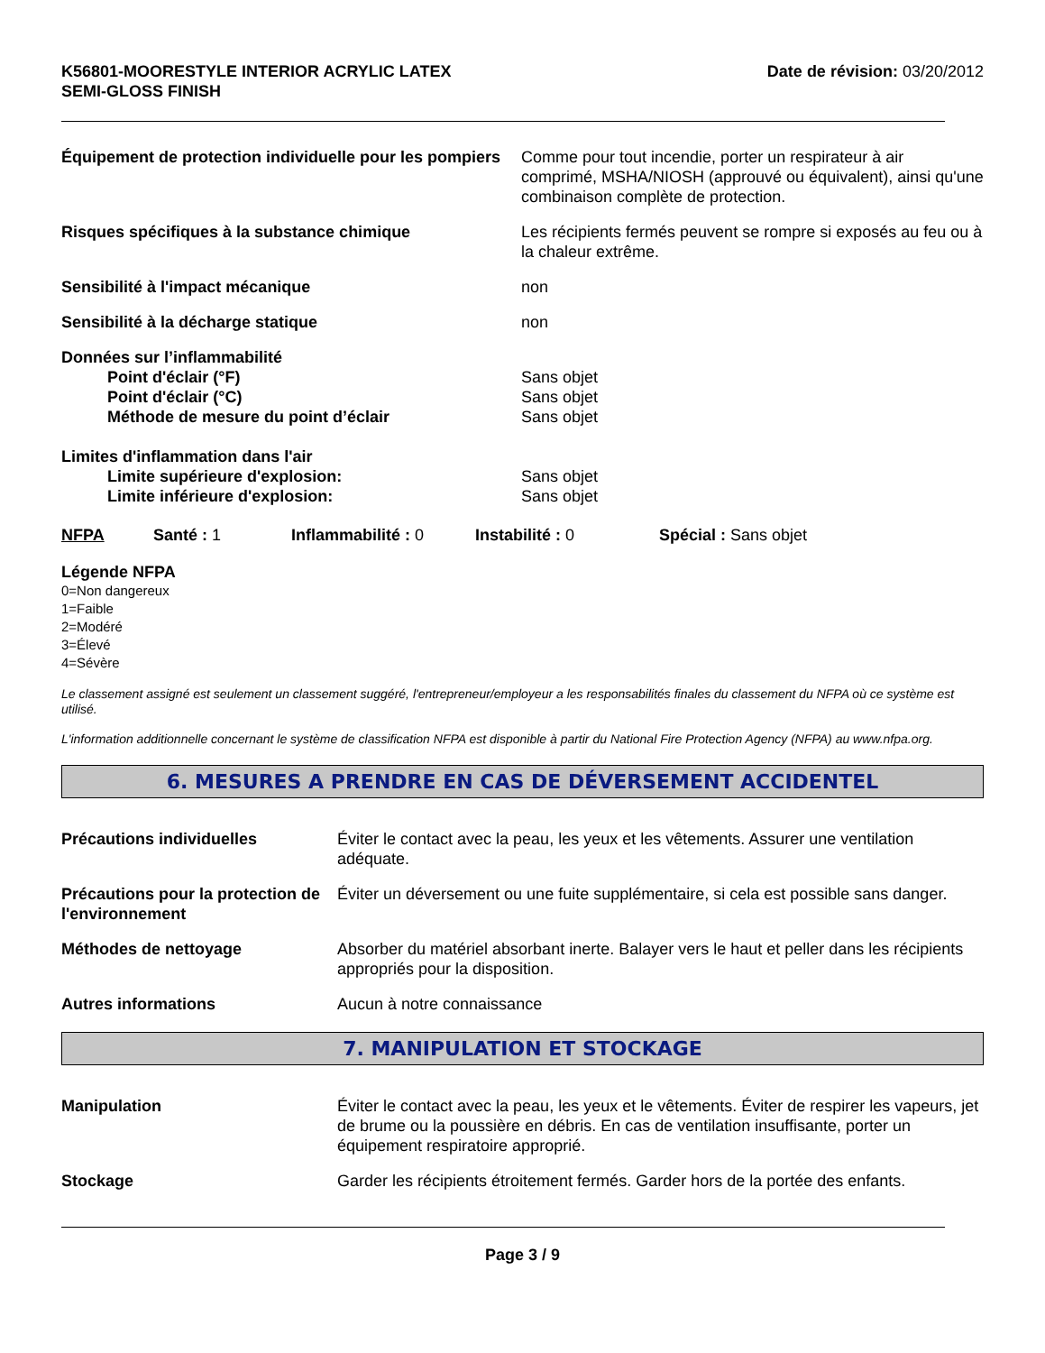K56801-MOORESTYLE INTERIOR ACRYLIC LATEX
SEMI-GLOSS FINISH
Date de révision: 03/20/2012
Équipement de protection individuelle pour les pompiers
Comme pour tout incendie, porter un respirateur à air comprimé, MSHA/NIOSH (approuvé ou équivalent), ainsi qu'une combinaison complète de protection.
Risques spécifiques à la substance chimique Les récipients fermés peuvent se rompre si exposés au feu ou à la chaleur extrême.
Sensibilité à l'impact mécanique non
Sensibilité à la décharge statique non
Données sur l’inflammabilité
Point d'éclair (°F) Sans objet
Point d'éclair (°C) Sans objet
Méthode de mesure du point d’éclair Sans objet
Limites d'inflammation dans l'air
Limite supérieure d'explosion: Sans objet
Limite inférieure d'explosion: Sans objet
NFPA Santé : 1 Inflammabilité : 0 Instabilité : 0 Spécial : Sans objet
Légende NFPA
0=Non dangereux
1=Faible
2=Modéré
3=Élevé
4=Sévère
Le classement assigné est seulement un classement suggéré, l'entrepreneur/employeur a les responsabilités finales du classement du NFPA où ce système est utilisé.
L'information additionnelle concernant le système de classification NFPA est disponible à partir du National Fire Protection Agency (NFPA) au www.nfpa.org.
6. MESURES A PRENDRE EN CAS DE DÉVERSEMENT ACCIDENTEL
Précautions individuelles Éviter le contact avec la peau, les yeux et les vêtements. Assurer une ventilation adéquate.
Précautions pour la protection de l'environnement
Éviter un déversement ou une fuite supplémentaire, si cela est possible sans danger.
Méthodes de nettoyage Absorber du matériel absorbant inerte. Balayer vers le haut et peller dans les récipients appropriés pour la disposition.
Autres informations Aucun à notre connaissance
7. MANIPULATION ET STOCKAGE
Manipulation Éviter le contact avec la peau, les yeux et le vêtements. Éviter de respirer les vapeurs, jet de brume ou la poussière en débris. En cas de ventilation insuffisante, porter un équipement respiratoire approprié.
Stockage Garder les récipients étroitement fermés. Garder hors de la portée des enfants.
Page 3 / 9